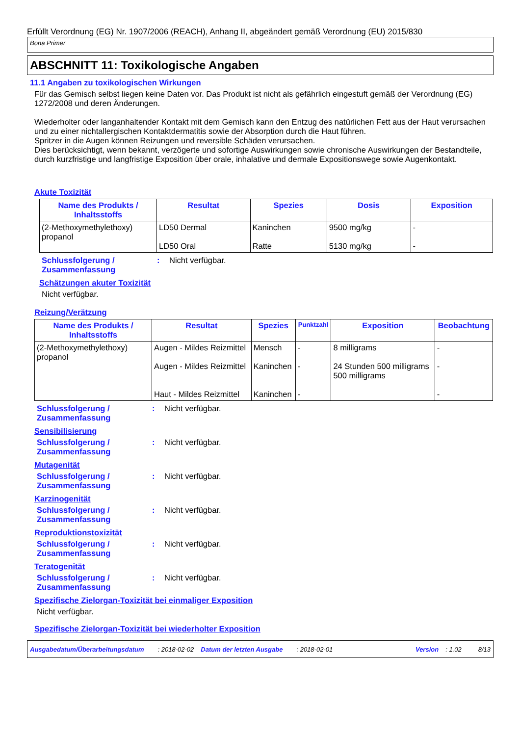Erfüllt Verordnung (EG) Nr. 1907/2006 (REACH), Anhang II, abgeändert gemäß Verordnung (EU) 2015/830
Bona Primer
ABSCHNITT 11: Toxikologische Angaben
11.1 Angaben zu toxikologischen Wirkungen
Für das Gemisch selbst liegen keine Daten vor. Das Produkt ist nicht als gefährlich eingestuft gemäß der Verordnung (EG) 1272/2008 und deren Änderungen.
Wiederholter oder langanhaltender Kontakt mit dem Gemisch kann den Entzug des natürlichen Fett aus der Haut verursachen und zu einer nichtallergischen Kontaktdermatitis sowie der Absorption durch die Haut führen.
Spritzer in die Augen können Reizungen und reversible Schäden verursachen.
Dies berücksichtigt, wenn bekannt, verzögerte und sofortige Auswirkungen sowie chronische Auswirkungen der Bestandteile, durch kurzfristige und langfristige Exposition über orale, inhalative und dermale Expositionswege sowie Augenkontakt.
Akute Toxizität
| Name des Produkts / Inhaltsstoffs | Resultat | Spezies | Dosis | Exposition |
| --- | --- | --- | --- | --- |
| (2-Methoxymethylethoxy) propanol | LD50 Dermal LD50 Oral | Kaninchen Ratte | 9500 mg/kg 5130 mg/kg | - - |
Schlussfolgerung / Zusammenfassung
: Nicht verfügbar.
Schätzungen akuter Toxizität
Nicht verfügbar.
Reizung/Verätzung
| Name des Produkts / Inhaltsstoffs | Resultat | Spezies | Punktzahl | Exposition | Beobachtung |
| --- | --- | --- | --- | --- | --- |
| (2-Methoxymethylethoxy) propanol | Augen - Mildes Reizmittel Augen - Mildes Reizmittel Haut - Mildes Reizmittel | Mensch Kaninchen Kaninchen | - - - | 8 milligrams 24 Stunden 500 milligrams 500 milligrams | - - - |
Schlussfolgerung / Zusammenfassung
: Nicht verfügbar.
Sensibilisierung
Schlussfolgerung / Zusammenfassung
: Nicht verfügbar.
Mutagenität
Schlussfolgerung / Zusammenfassung
: Nicht verfügbar.
Karzinogenität
Schlussfolgerung / Zusammenfassung
: Nicht verfügbar.
Reproduktionstoxizität
Schlussfolgerung / Zusammenfassung
: Nicht verfügbar.
Teratogenität
Schlussfolgerung / Zusammenfassung
: Nicht verfügbar.
Spezifische Zielorgan-Toxizität bei einmaliger Exposition
Nicht verfügbar.
Spezifische Zielorgan-Toxizität bei wiederholter Exposition
Ausgabedatum/Überarbeitungsdatum: 2018-02-02 Datum der letzten Ausgabe: 2018-02-01 Version: 1.02 8/13